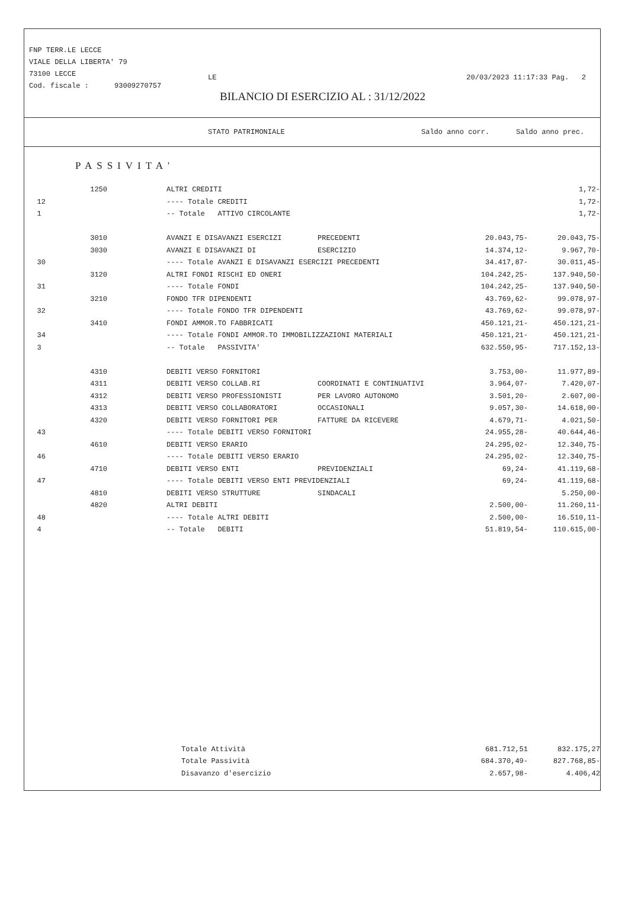FNP TERR.LE LECCE
VIALE DELLA LIBERTA' 79
73100 LECCE
Cod. fiscale : 93009270757
LE 20/03/2023 11:17:33 Pag. 2
BILANCIO DI ESERCIZIO AL : 31/12/2022
STATO PATRIMONIALE Saldo anno corr. Saldo anno prec.
PASSIVITA'
| 1250 | | ALTRI CREDITI | | | 1,72- |
| 12 | | ---- Totale CREDITI | | | 1,72- |
| 1 | | -- Totale ATTIVO CIRCOLANTE | | | 1,72- |
| 3010 | | AVANZI E DISAVANZI ESERCIZI | PRECEDENTI | 20.043,75- | 20.043,75- |
| 3030 | | AVANZI E DISAVANZI DI | ESERCIZIO | 14.374,12- | 9.967,70- |
| 30 | | ---- Totale AVANZI E DISAVANZI ESERCIZI PRECEDENTI | | 34.417,87- | 30.011,45- |
| 3120 | | ALTRI FONDI RISCHI ED ONERI | | 104.242,25- | 137.940,50- |
| 31 | | ---- Totale FONDI | | 104.242,25- | 137.940,50- |
| 3210 | | FONDO TFR DIPENDENTI | | 43.769,62- | 99.078,97- |
| 32 | | ---- Totale FONDO TFR DIPENDENTI | | 43.769,62- | 99.078,97- |
| 3410 | | FONDI AMMOR.TO FABBRICATI | | 450.121,21- | 450.121,21- |
| 34 | | ---- Totale FONDI AMMOR.TO IMMOBILIZZAZIONI MATERIALI | | 450.121,21- | 450.121,21- |
| 3 | | -- Totale PASSIVITA' | | 632.550,95- | 717.152,13- |
| 4310 | | DEBITI VERSO FORNITORI | | 3.753,00- | 11.977,89- |
| 4311 | | DEBITI VERSO COLLAB.RI | COORDINATI E CONTINUATIVI | 3.964,07- | 7.420,07- |
| 4312 | | DEBITI VERSO PROFESSIONISTI | PER LAVORO AUTONOMO | 3.501,20- | 2.607,00- |
| 4313 | | DEBITI VERSO COLLABORATORI | OCCASIONALI | 9.057,30- | 14.618,00- |
| 4320 | | DEBITI VERSO FORNITORI PER | FATTURE DA RICEVERE | 4.679,71- | 4.021,50- |
| 43 | | ---- Totale DEBITI VERSO FORNITORI | | 24.955,28- | 40.644,46- |
| 4610 | | DEBITI VERSO ERARIO | | 24.295,02- | 12.340,75- |
| 46 | | ---- Totale DEBITI VERSO ERARIO | | 24.295,02- | 12.340,75- |
| 4710 | | DEBITI VERSO ENTI | PREVIDENZIALI | 69,24- | 41.119,68- |
| 47 | | ---- Totale DEBITI VERSO ENTI PREVIDENZIALI | | 69,24- | 41.119,68- |
| 4810 | | DEBITI VERSO STRUTTURE | SINDACALI | | 5.250,00- |
| 4820 | | ALTRI DEBITI | | 2.500,00- | 11.260,11- |
| 48 | | ---- Totale ALTRI DEBITI | | 2.500,00- | 16.510,11- |
| 4 | | -- Totale DEBITI | | 51.819,54- | 110.615,00- |
| | Totale Attività | 681.712,51 | 832.175,27 |
| | Totale Passività | 684.370,49- | 827.768,85- |
| | Disavanzo d'esercizio | 2.657,98- | 4.406,42 |